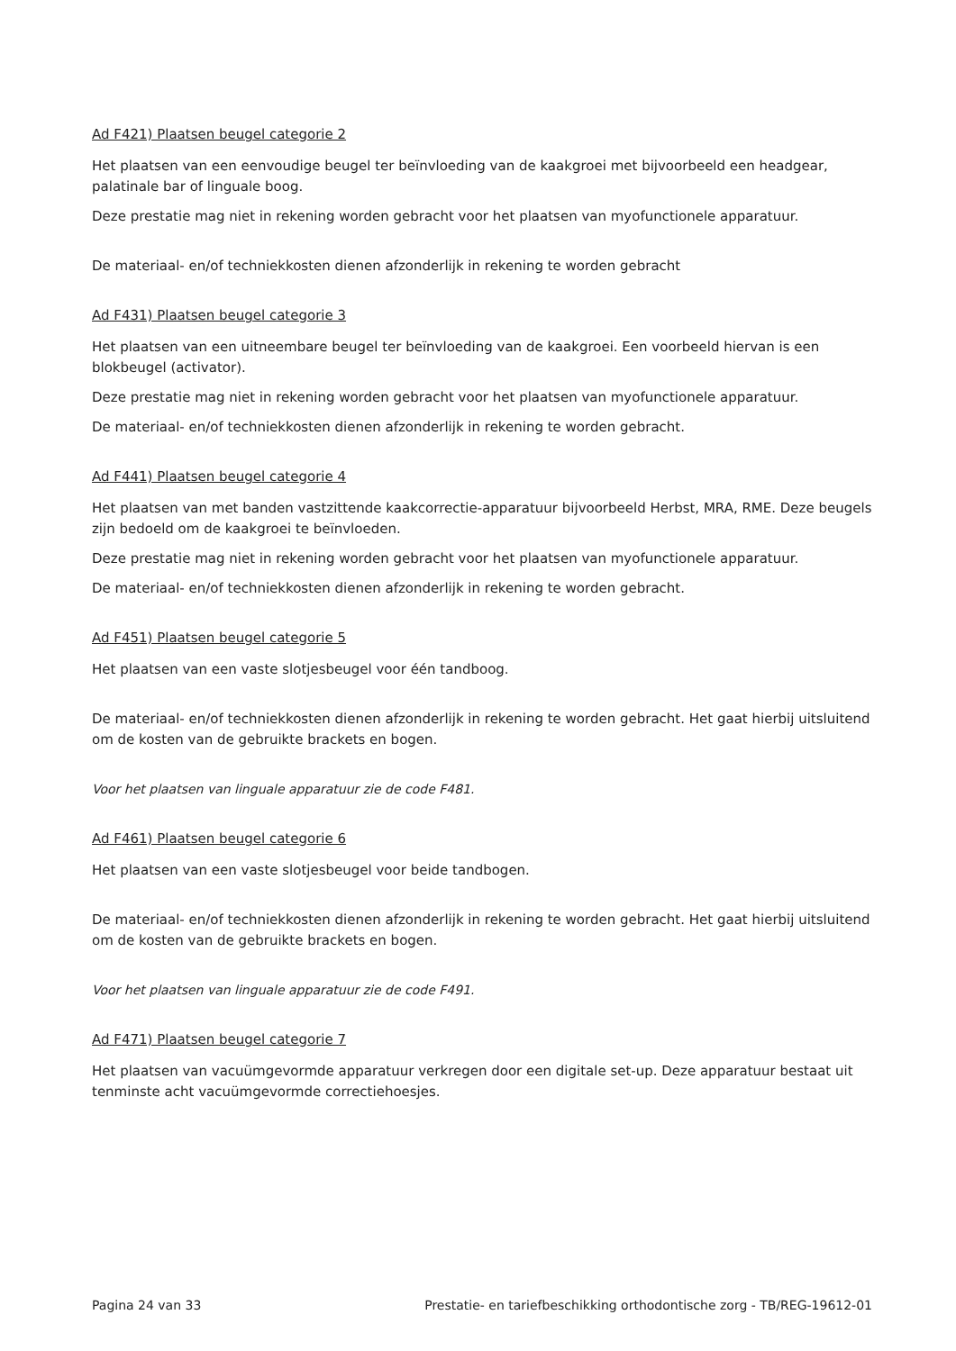Ad F421) Plaatsen beugel categorie 2
Het plaatsen van een eenvoudige beugel ter beïnvloeding van de kaakgroei met bijvoorbeeld een headgear, palatinale bar of linguale boog.
Deze prestatie mag niet in rekening worden gebracht voor het plaatsen van myofunctionele apparatuur.
De materiaal- en/of techniekkosten dienen afzonderlijk in rekening te worden gebracht
Ad F431) Plaatsen beugel categorie 3
Het plaatsen van een uitneembare beugel ter beïnvloeding van de kaakgroei. Een voorbeeld hiervan is een blokbeugel (activator).
Deze prestatie mag niet in rekening worden gebracht voor het plaatsen van myofunctionele apparatuur.
De materiaal- en/of techniekkosten dienen afzonderlijk in rekening te worden gebracht.
Ad F441) Plaatsen beugel categorie 4
Het plaatsen van met banden vastzittende kaakcorrectie-apparatuur bijvoorbeeld Herbst, MRA, RME. Deze beugels zijn bedoeld om de kaakgroei te beïnvloeden.
Deze prestatie mag niet in rekening worden gebracht voor het plaatsen van myofunctionele apparatuur.
De materiaal- en/of techniekkosten dienen afzonderlijk in rekening te worden gebracht.
Ad F451) Plaatsen beugel categorie 5
Het plaatsen van een vaste slotjesbeugel voor één tandboog.
De materiaal- en/of techniekkosten dienen afzonderlijk in rekening te worden gebracht. Het gaat hierbij uitsluitend om de kosten van de gebruikte brackets en bogen.
Voor het plaatsen van linguale apparatuur zie de code F481.
Ad F461) Plaatsen beugel categorie 6
Het plaatsen van een vaste slotjesbeugel voor beide tandbogen.
De materiaal- en/of techniekkosten dienen afzonderlijk in rekening te worden gebracht. Het gaat hierbij uitsluitend om de kosten van de gebruikte brackets en bogen.
Voor het plaatsen van linguale apparatuur zie de code F491.
Ad F471) Plaatsen beugel categorie 7
Het plaatsen van vacuümgevormde apparatuur verkregen door een digitale set-up. Deze apparatuur bestaat uit tenminste acht vacuümgevormde correctiehoesjes.
Pagina 24 van 33 Prestatie- en tariefbeschikking orthodontische zorg - TB/REG-19612-01